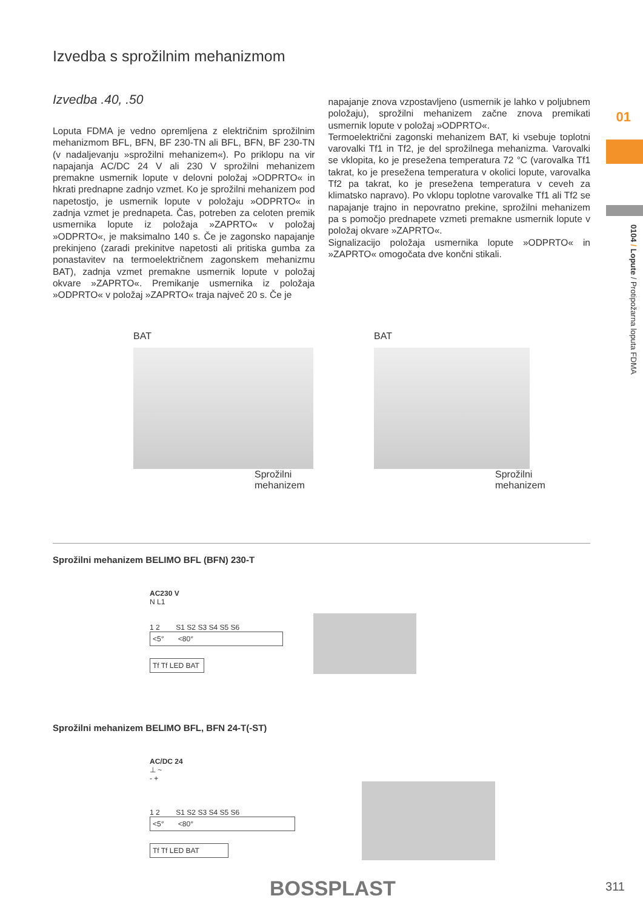Izvedba s sprožilnim mehanizmom
Izvedba .40, .50
Loputa FDMA je vedno opremljena z električnim sprožilnim mehanizmom BFL, BFN, BF 230-TN ali BFL, BFN, BF 230-TN (v nadaljevanju »sprožilni mehanizem«). Po priklopu na vir napajanja AC/DC 24 V ali 230 V sprožilni mehanizem premakne usmernik lopute v delovni položaj »ODPRTO« in hkrati prednapne zadnjo vzmet. Ko je sprožilni mehanizem pod napetostjo, je usmernik lopute v položaju »ODPRTO« in zadnja vzmet je prednapeta. Čas, potreben za celoten premik usmernika lopute iz položaja »ZAPRTO« v položaj »ODPRTO«, je maksimalno 140 s. Če je zagonsko napajanje prekinjeno (zaradi prekinitve napetosti ali pritiska gumba za ponastavitev na termoelektričnem zagonskem mehanizmu BAT), zadnja vzmet premakne usmernik lopute v položaj okvare »ZAPRTO«. Premikanje usmernika iz položaja »ODPRTO« v položaj »ZAPRTO« traja največ 20 s. Če je
napajanje znova vzpostavljeno (usmernik je lahko v poljubnem položaju), sprožilni mehanizem začne znova premikati usmernik lopute v položaj »ODPRTO«.
Termoelektrični zagonski mehanizem BAT, ki vsebuje toplotni varovalki Tf1 in Tf2, je del sprožilnega mehanizma. Varovalki se vklopita, ko je presežena temperatura 72 °C (varovalka Tf1 takrat, ko je presežena temperatura v okolici lopute, varovalka Tf2 pa takrat, ko je presežena temperatura v ceveh za klimatsko napravo). Po vklopu toplotne varovalke Tf1 ali Tf2 se napajanje trajno in nepovratno prekine, sprožilni mehanizem pa s pomočjo prednapete vzmeti premakne usmernik lopute v položaj okvare »ZAPRTO«.
Signalizacijo položaja usmernika lopute »ODPRTO« in »ZAPRTO« omogočata dve končni stikali.
BAT
Sprožilni
mehanizem
BAT
Sprožilni
mehanizem
Sprožilni mehanizem BELIMO BFL (BFN) 230-T
AC230 V
N L1
1 2 S1 S2 S3 S4 S5 S6
<5° <80°
Tf Tf LED BAT
Sprožilni mehanizem BELIMO BFL, BFN 24-T(-ST)
AC/DC 24
⊥ ~
- +
1 2 S1 S2 S3 S4 S5 S6
<5° <80°
Tf Tf LED BAT
01
0104 / Lopute / Protipožarna loputa FDMA
BOSSPLAST 311